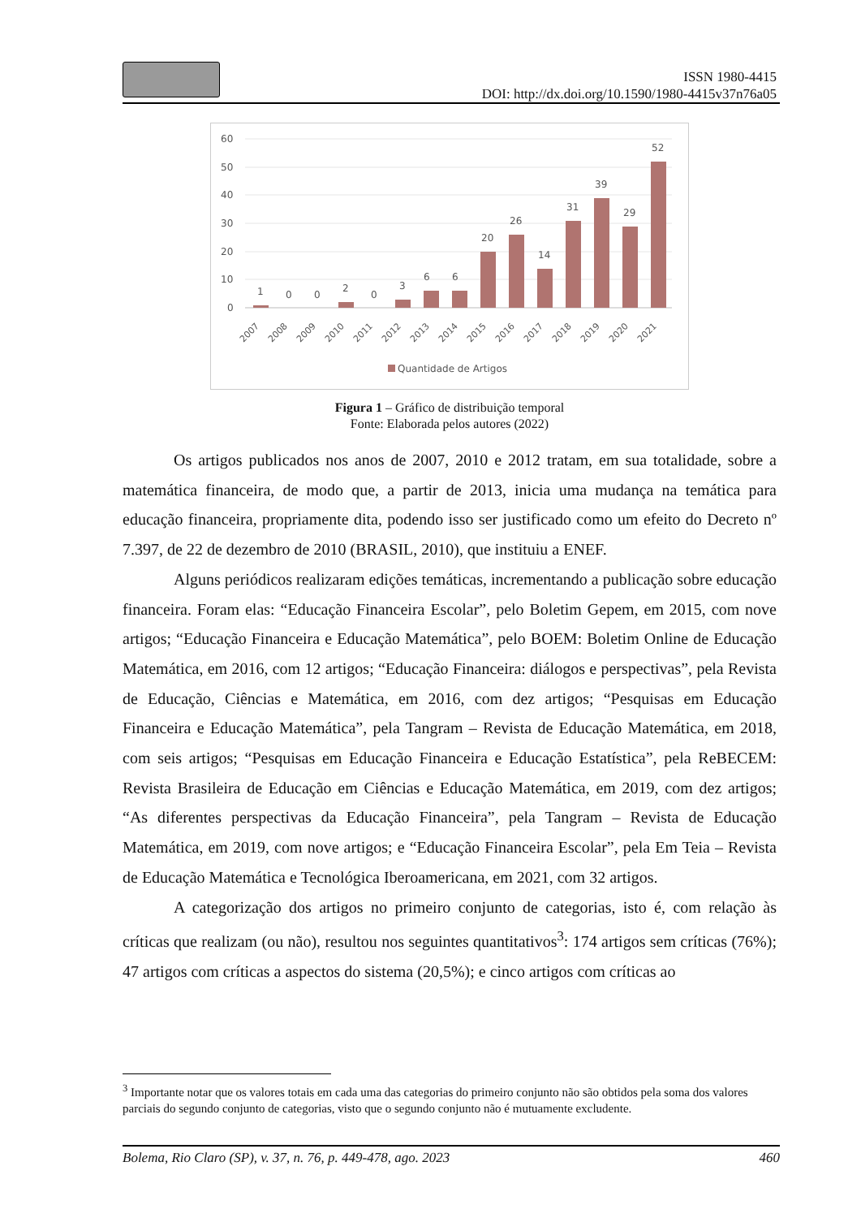ISSN 1980-4415
DOI: http://dx.doi.org/10.1590/1980-4415v37n76a05
60
50
40
30
20
10
0
1
0
0
2
0
3
6
6
20
26
14
31
39
29
52
2007
2008
2009
2010
2011
2012
2013
2014
2015
2016
2017
2018
2019
2020
2021
Quantidade de Artigos
Figura 1 – Gráfico de distribuição temporal
Fonte: Elaborada pelos autores (2022)
Os artigos publicados nos anos de 2007, 2010 e 2012 tratam, em sua totalidade, sobre a matemática financeira, de modo que, a partir de 2013, inicia uma mudança na temática para educação financeira, propriamente dita, podendo isso ser justificado como um efeito do Decreto nº 7.397, de 22 de dezembro de 2010 (BRASIL, 2010), que instituiu a ENEF.
Alguns periódicos realizaram edições temáticas, incrementando a publicação sobre educação financeira. Foram elas: “Educação Financeira Escolar”, pelo Boletim Gepem, em 2015, com nove artigos; “Educação Financeira e Educação Matemática”, pelo BOEM: Boletim Online de Educação Matemática, em 2016, com 12 artigos; “Educação Financeira: diálogos e perspectivas”, pela Revista de Educação, Ciências e Matemática, em 2016, com dez artigos; “Pesquisas em Educação Financeira e Educação Matemática”, pela Tangram – Revista de Educação Matemática, em 2018, com seis artigos; “Pesquisas em Educação Financeira e Educação Estatística”, pela ReBECEM: Revista Brasileira de Educação em Ciências e Educação Matemática, em 2019, com dez artigos; “As diferentes perspectivas da Educação Financeira”, pela Tangram – Revista de Educação Matemática, em 2019, com nove artigos; e “Educação Financeira Escolar”, pela Em Teia – Revista de Educação Matemática e Tecnológica Iberoamericana, em 2021, com 32 artigos.
A categorização dos artigos no primeiro conjunto de categorias, isto é, com relação às críticas que realizam (ou não), resultou nos seguintes quantitativos<sup>3</sup>: 174 artigos sem críticas (76%); 47 artigos com críticas a aspectos do sistema (20,5%); e cinco artigos com críticas ao
<sup>3</sup> Importante notar que os valores totais em cada uma das categorias do primeiro conjunto não são obtidos pela soma dos valores parciais do segundo conjunto de categorias, visto que o segundo conjunto não é mutuamente excludente.
Bolema, Rio Claro (SP), v. 37, n. 76, p. 449-478, ago. 2023 460